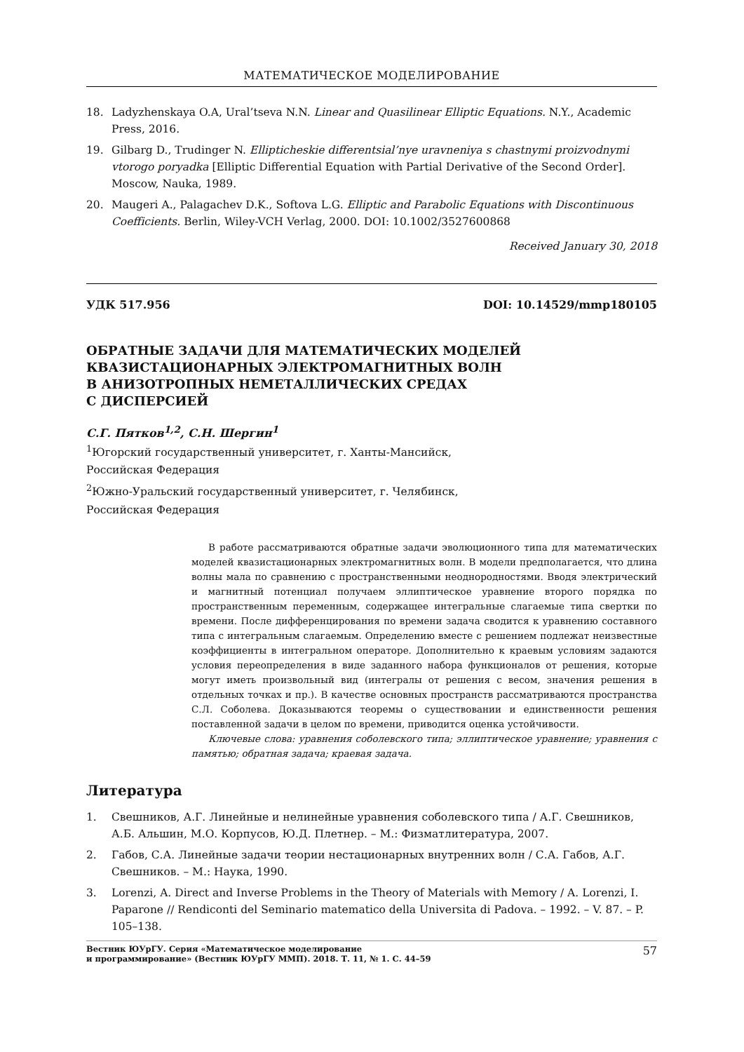МАТЕМАТИЧЕСКОЕ МОДЕЛИРОВАНИЕ
18. Ladyzhenskaya O.A, Ural’tseva N.N. Linear and Quasilinear Elliptic Equations. N.Y., Academic Press, 2016.
19. Gilbarg D., Trudinger N. Ellipticheskie differentsial’nye uravneniya s chastnymi proizvodnymi vtorogo poryadka [Elliptic Differential Equation with Partial Derivative of the Second Order]. Moscow, Nauka, 1989.
20. Maugeri A., Palagachev D.K., Softova L.G. Elliptic and Parabolic Equations with Discontinuous Coefficients. Berlin, Wiley-VCH Verlag, 2000. DOI: 10.1002/3527600868
Received January 30, 2018
УДК 517.956 DOI: 10.14529/mmp180105
ОБРАТНЫЕ ЗАДАЧИ ДЛЯ МАТЕМАТИЧЕСКИХ МОДЕЛЕЙ
КВАЗИСТАЦИОНАРНЫХ ЭЛЕКТРОМАГНИТНЫХ ВОЛН
В АНИЗОТРОПНЫХ НЕМЕТАЛЛИЧЕСКИХ СРЕДАХ
С ДИСПЕРСИЕЙ
С.Г. Пятков<sup>1,2</sup>, С.Н. Шергин<sup>1</sup>
<sup>1</sup> Югорский государственный университет, г. Ханты-Мансийск,
Российская Федерация
<sup>2</sup> Южно-Уральский государственный университет, г. Челябинск,
Российская Федерация
В работе рассматриваются обратные задачи эволюционного типа для математических моделей квазистационарных электромагнитных волн. В модели предполагается, что длина волны мала по сравнению с пространственными неоднородностями. Вводя электрический и магнитный потенциал получаем эллиптическое уравнение второго порядка по пространственным переменным, содержащее интегральные слагаемые типа свертки по времени. После дифференцирования по времени задача сводится к уравнению составного типа с интегральным слагаемым. Определению вместе с решением подлежат неизвестные коэффициенты в интегральном операторе. Дополнительно к краевым условиям задаются условия переопределения в виде заданного набора функционалов от решения, которые могут иметь произвольный вид (интегралы от решения с весом, значения решения в отдельных точках и пр.). В качестве основных пространств рассматриваются пространства С.Л. Соболева. Доказываются теоремы о существовании и единственности решения поставленной задачи в целом по времени, приводится оценка устойчивости.
Ключевые слова: уравнения соболевского типа; эллиптическое уравнение; уравнения с памятью; обратная задача; краевая задача.
Литература
1. Свешников, А.Г. Линейные и нелинейные уравнения соболевского типа / А.Г. Свешников, А.Б. Альшин, М.О. Корпусов, Ю.Д. Плетнер. – М.: Физматлитература, 2007.
2. Габов, С.А. Линейные задачи теории нестационарных внутренних волн / С.А. Габов, А.Г. Свешников. – М.: Наука, 1990.
3. Lorenzi, A. Direct and Inverse Problems in the Theory of Materials with Memory / A. Lorenzi, I. Paparone // Rendiconti del Seminario matematico della Universita di Padova. – 1992. – V. 87. – P. 105–138.
Вестник ЮУрГУ. Серия «Математическое моделирование
и программирование» (Вестник ЮУрГУ ММП). 2018. Т. 11, № 1. С. 44–59 57